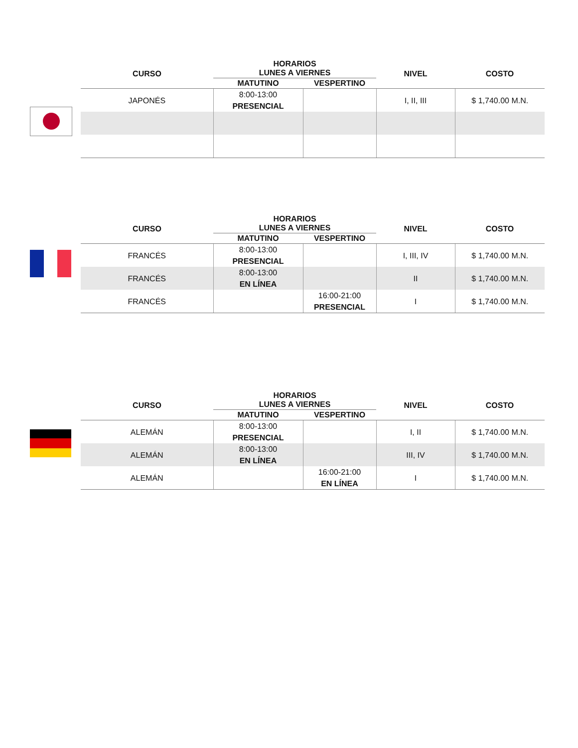| CURSO | HORARIOS LUNES A VIERNES | | NIVEL | COSTO |
| --- | --- | --- | --- | --- |
| | MATUTINO | VESPERTINO | | |
| JAPONÉS | 8:00-13:00 PRESENCIAL | | I, II, III | $ 1,740.00 M.N. |
| CURSO | HORARIOS LUNES A VIERNES | | NIVEL | COSTO |
| --- | --- | --- | --- | --- |
| | MATUTINO | VESPERTINO | | |
| FRANCÉS | 8:00-13:00 PRESENCIAL | | I, III, IV | $ 1,740.00 M.N. |
| FRANCÉS | 8:00-13:00 EN LÍNEA | | II | $ 1,740.00 M.N. |
| FRANCÉS | | 16:00-21:00 PRESENCIAL | I | $ 1,740.00 M.N. |
| CURSO | HORARIOS LUNES A VIERNES | | NIVEL | COSTO |
| --- | --- | --- | --- | --- |
| | MATUTINO | VESPERTINO | | |
| ALEMÁN | 8:00-13:00 PRESENCIAL | | I, II | $ 1,740.00 M.N. |
| ALEMÁN | 8:00-13:00 EN LÍNEA | | III, IV | $ 1,740.00 M.N. |
| ALEMÁN | | 16:00-21:00 EN LÍNEA | I | $ 1,740.00 M.N. |